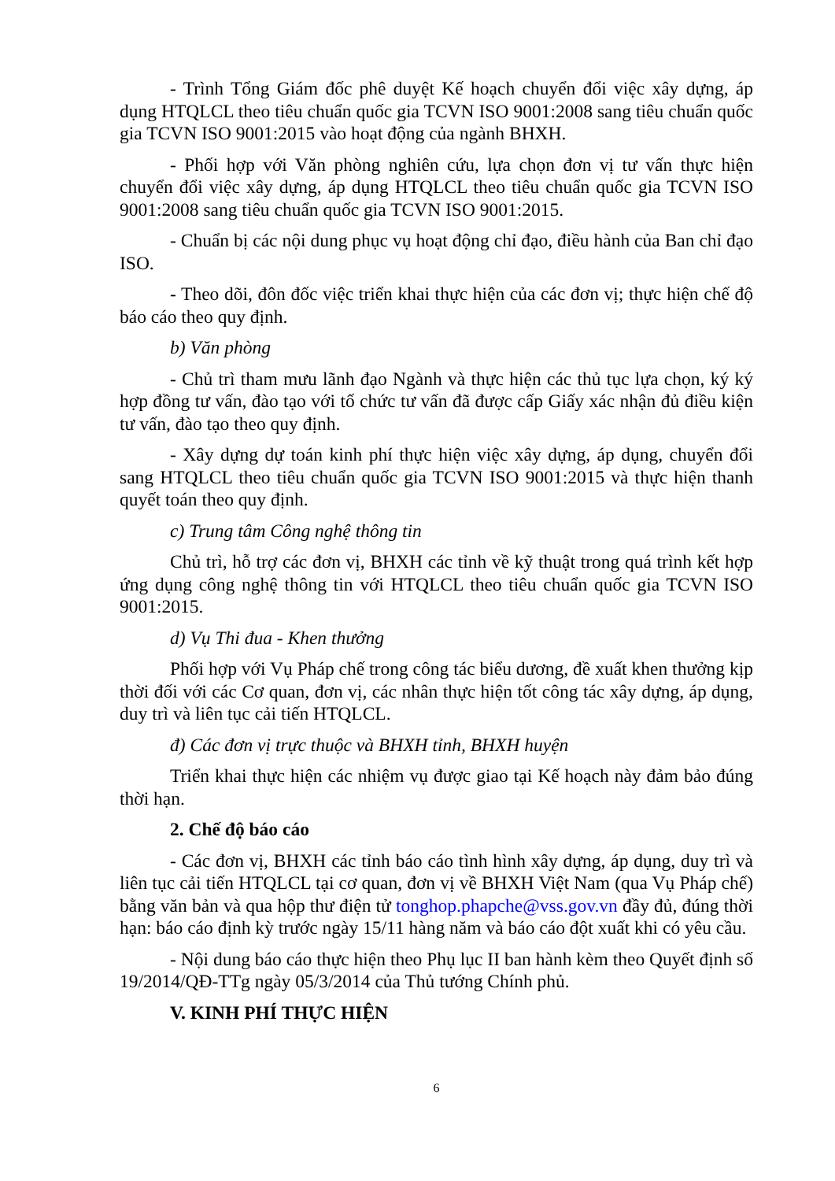- Trình Tổng Giám đốc phê duyệt Kế hoạch chuyển đổi việc xây dựng, áp dụng HTQLCL theo tiêu chuẩn quốc gia TCVN ISO 9001:2008 sang tiêu chuẩn quốc gia TCVN ISO 9001:2015 vào hoạt động của ngành BHXH.
- Phối hợp với Văn phòng nghiên cứu, lựa chọn đơn vị tư vấn thực hiện chuyển đổi việc xây dựng, áp dụng HTQLCL theo tiêu chuẩn quốc gia TCVN ISO 9001:2008 sang tiêu chuẩn quốc gia TCVN ISO 9001:2015.
- Chuẩn bị các nội dung phục vụ hoạt động chỉ đạo, điều hành của Ban chỉ đạo ISO.
- Theo dõi, đôn đốc việc triển khai thực hiện của các đơn vị; thực hiện chế độ báo cáo theo quy định.
b) Văn phòng
- Chủ trì tham mưu lãnh đạo Ngành và thực hiện các thủ tục lựa chọn, ký ký hợp đồng tư vấn, đào tạo với tổ chức tư vấn đã được cấp Giấy xác nhận đủ điều kiện tư vấn, đào tạo theo quy định.
- Xây dựng dự toán kinh phí thực hiện việc xây dựng, áp dụng, chuyển đổi sang HTQLCL theo tiêu chuẩn quốc gia TCVN ISO 9001:2015 và thực hiện thanh quyết toán theo quy định.
c) Trung tâm Công nghệ thông tin
Chủ trì, hỗ trợ các đơn vị, BHXH các tỉnh về kỹ thuật trong quá trình kết hợp ứng dụng công nghệ thông tin với HTQLCL theo tiêu chuẩn quốc gia TCVN ISO 9001:2015.
d) Vụ Thi đua - Khen thưởng
Phối hợp với Vụ Pháp chế trong công tác biểu dương, đề xuất khen thưởng kịp thời đối với các Cơ quan, đơn vị, các nhân thực hiện tốt công tác xây dựng, áp dụng, duy trì và liên tục cải tiến HTQLCL.
đ) Các đơn vị trực thuộc và BHXH tỉnh, BHXH huyện
Triển khai thực hiện các nhiệm vụ được giao tại Kế hoạch này đảm bảo đúng thời hạn.
2. Chế độ báo cáo
- Các đơn vị, BHXH các tỉnh báo cáo tình hình xây dựng, áp dụng, duy trì và liên tục cải tiến HTQLCL tại cơ quan, đơn vị về BHXH Việt Nam (qua Vụ Pháp chế) bằng văn bản và qua hộp thư điện tử tonghop.phapche@vss.gov.vn đầy đủ, đúng thời hạn: báo cáo định kỳ trước ngày 15/11 hàng năm và báo cáo đột xuất khi có yêu cầu.
- Nội dung báo cáo thực hiện theo Phụ lục II ban hành kèm theo Quyết định số 19/2014/QĐ-TTg ngày 05/3/2014 của Thủ tướng Chính phủ.
V. KINH PHÍ THỰC HIỆN
6